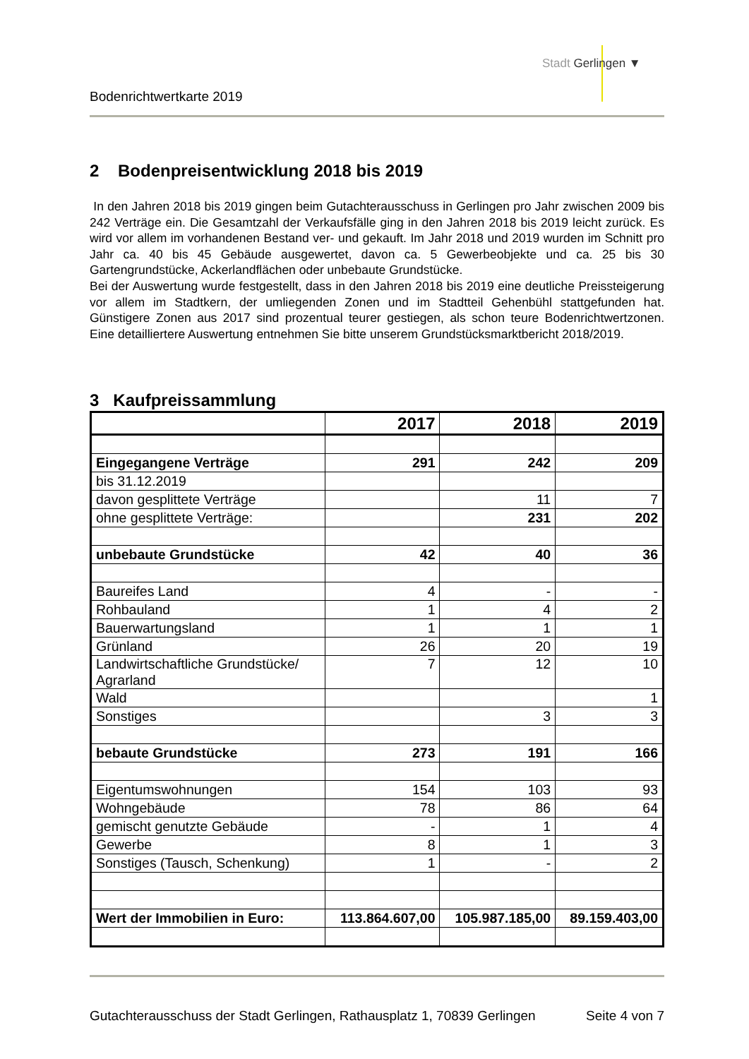Stadt Gerlingen ▼
Bodenrichtwertkarte 2019
2 Bodenpreisentwicklung 2018 bis 2019
In den Jahren 2018 bis 2019 gingen beim Gutachterausschuss in Gerlingen pro Jahr zwischen 2009 bis 242 Verträge ein. Die Gesamtzahl der Verkaufsfälle ging in den Jahren 2018 bis 2019 leicht zurück. Es wird vor allem im vorhandenen Bestand ver- und gekauft. Im Jahr 2018 und 2019 wurden im Schnitt pro Jahr ca. 40 bis 45 Gebäude ausgewertet, davon ca. 5 Gewerbeobjekte und ca. 25 bis 30 Gartengrundstücke, Ackerlandflächen oder unbebaute Grundstücke.
Bei der Auswertung wurde festgestellt, dass in den Jahren 2018 bis 2019 eine deutliche Preissteigerung vor allem im Stadtkern, der umliegenden Zonen und im Stadtteil Gehenbühl stattgefunden hat. Günstigere Zonen aus 2017 sind prozentual teurer gestiegen, als schon teure Bodenrichtwertzonen. Eine detailliertere Auswertung entnehmen Sie bitte unserem Grundstücksmarktbericht 2018/2019.
3 Kaufpreissammlung
| | 2017 | 2018 | 2019 |
| --- | --- | --- | --- |
| Eingegangene Verträge | 291 | 242 | 209 |
| bis 31.12.2019 | | | |
| davon gesplittete Verträge | | 11 | 7 |
| ohne gesplittete Verträge: | | 231 | 202 |
| unbebaute Grundstücke | 42 | 40 | 36 |
| Baureifes Land | 4 | - | - |
| Rohbauland | 1 | 4 | 2 |
| Bauerwartungsland | 1 | 1 | 1 |
| Grünland | 26 | 20 | 19 |
| Landwirtschaftliche Grundstücke/ Agrarland | 7 | 12 | 10 |
| Wald | | | 1 |
| Sonstiges | | 3 | 3 |
| bebaute Grundstücke | 273 | 191 | 166 |
| Eigentumswohnungen | 154 | 103 | 93 |
| Wohngebäude | 78 | 86 | 64 |
| gemischt genutzte Gebäude | - | 1 | 4 |
| Gewerbe | 8 | 1 | 3 |
| Sonstiges (Tausch, Schenkung) | 1 | - | 2 |
| Wert der Immobilien in Euro: | 113.864.607,00 | 105.987.185,00 | 89.159.403,00 |
Gutachterausschuss der Stadt Gerlingen, Rathausplatz 1, 70839 Gerlingen Seite 4 von 7